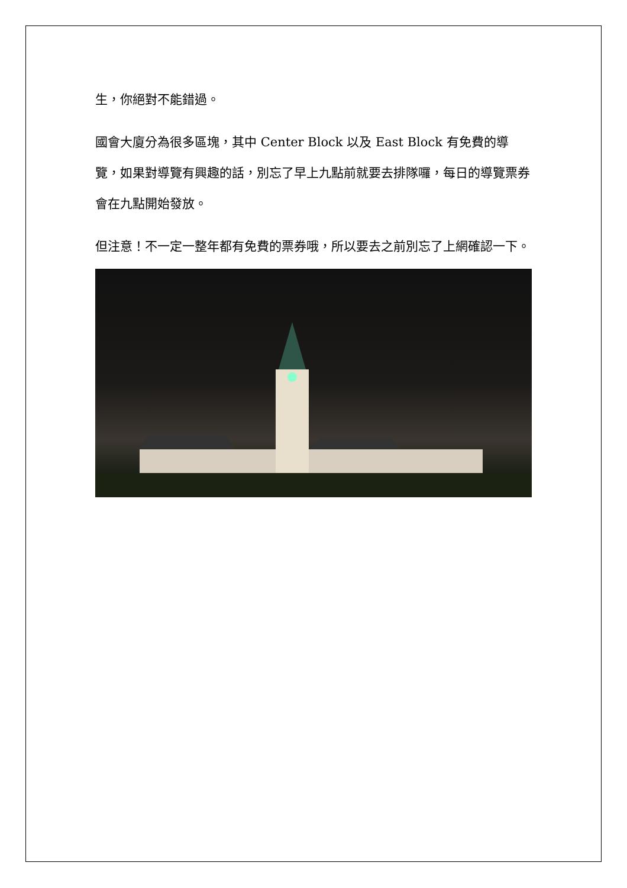生，你絕對不能錯過。
國會大廈分為很多區塊，其中 Center Block 以及 East Block 有免費的導覽，如果對導覽有興趣的話，別忘了早上九點前就要去排隊囉，每日的導覽票券會在九點開始發放。
但注意！不一定一整年都有免費的票券哦，所以要去之前別忘了上網確認一下。